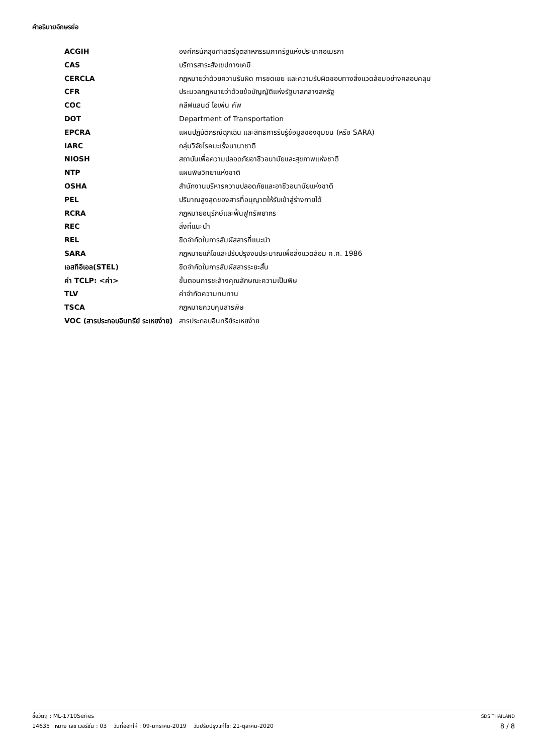คำอธิบายอักษรย่อ
| ACGIH | องค์กรนักสุขศาสตร์อุตสาหกรรมภาครัฐแห่งประเทศอเมริกา |
| CAS | บริการสาระสังเขปทางเคมี |
| CERCLA | กฎหมายว่าด้วยความรับผิด การชดเชย และความรับผิดชอบทางสิ่งแวดล้อมอย่างคลอบคลุม |
| CFR | ประมวลกฎหมายว่าด้วยข้อบัญญัติแห่งรัฐบาลกลางสหรัฐ |
| COC | คลีฟแลนด์ โอเพ่น คัพ |
| DOT | Department of Transportation |
| EPCRA | แผนปฏิบัติกรณีฉุกเฉิน และสิทธิการรับรู้ข้อมูลของชุมชน (หรือ SARA) |
| IARC | กลุ่มวิจัยโรคมะเร็งนานาชาติ |
| NIOSH | สถาบันเพื่อความปลอดภัยอาชีวอนามัยและสุขภาพแห่งชาติ |
| NTP | แผนพิษวิทยาแห่งชาติ |
| OSHA | สำนักงานบริหารความปลอดภัยและอาชีวอนามัยแห่งชาติ |
| PEL | ปริมาณสูงสุดของสารที่อนุญาตให้รับเข้าสู่ร่างกายได้ |
| RCRA | กฎหมายอนุรักษ์และฟื้นฟูทรัพยากร |
| REC | สิ่งที่แนะนำ |
| REL | ขีดจำกัดในการสัมผัสสารที่แนะนำ |
| SARA | กฎหมายแก้ไขและปรับปรุงงบประมาณเพื่อสิ่งแวดล้อม ค.ศ. 1986 |
| เอสทีอีเอล(STEL) | ขีดจำกัดในการสัมผัสสารระยะสั้น |
| ค่า TCLP: <ค่า> | ขั้นตอนการชะล้างคุณลักษณะความเป็นพิษ |
| TLV | ค่าจำกัดความทนทาน |
| TSCA | กฎหมายควบคุมสารพิษ |
| VOC (สารประกอบอินทรีย์ ระเหยง่าย) | สารประกอบอินทรีย์ระเหยง่าย |
ชื่อวัตถุ : ML-1710Series SDS THAILAND
14635 หมาย เลข เวอร์ชั่น : 03 วันที่ออกให้ : 09-มกราคม-2019 วันปรับปรุงแก้ไข: 21-ตุลาคม-2020 8 / 8